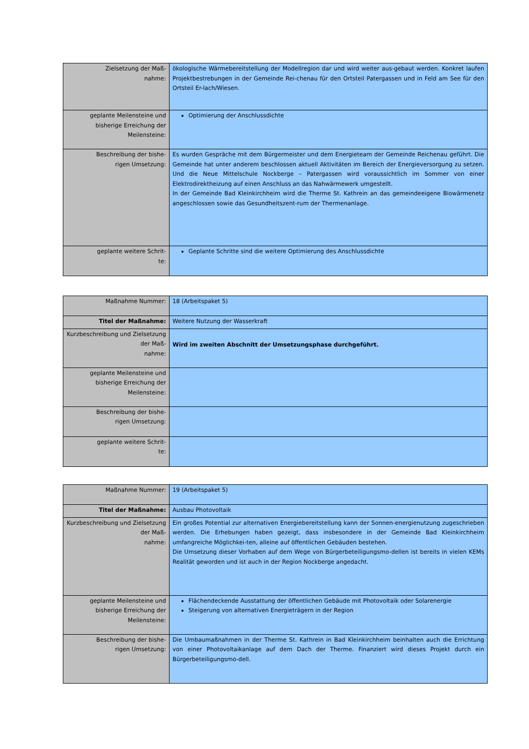| Zielsetzung der Maß- nahme: | ökologische Wärmebereitstellung der Modellregion dar und wird weiter aus-gebaut werden. Konkret laufen Projektbestrebungen in der Gemeinde Rei-chenau für den Ortsteil Patergassen und in Feld am See für den Ortsteil Er-lach/Wiesen. |
| geplante Meilensteine und bisherige Erreichung der Meilensteine: | Optimierung der Anschlussdichte |
| Beschreibung der bishe- rigen Umsetzung: | Es wurden Gespräche mit dem Bürgermeister und dem Energieteam der Gemeinde Reichenau geführt. Die Gemeinde hat unter anderem beschlossen aktuell Aktivitäten im Bereich der Energieversorgung zu setzen. Und die Neue Mittelschule Nockberge – Patergassen wird voraussichtlich im Sommer von einer Elektrodirektheizung auf einen Anschluss an das Nahwärmewerk umgestellt. In der Gemeinde Bad Kleinkirchheim wird die Therme St. Kathrein an das gemeindeeigene Biowärmenetz angeschlossen sowie das Gesundheitszent-rum der Thermenanlage. |
| geplante weitere Schrit- te: | Geplante Schritte sind die weitere Optimierung des Anschlussdichte |
| Maßnahme Nummer: | 18 (Arbeitspaket 5) |
| Titel der Maßnahme: | Weitere Nutzung der Wasserkraft |
| Kurzbeschreibung und Zielsetzung der Maß- nahme: | Wird im zweiten Abschnitt der Umsetzungsphase durchgeführt. |
| geplante Meilensteine und bisherige Erreichung der Meilensteine: | |
| Beschreibung der bishe- rigen Umsetzung: | |
| geplante weitere Schrit- te: | |
| Maßnahme Nummer: | 19 (Arbeitspaket 5) |
| Titel der Maßnahme: | Ausbau Photovoltaik |
| Kurzbeschreibung und Zielsetzung der Maß- nahme: | Ein großes Potential zur alternativen Energiebereitstellung kann der Sonnen-energienutzung zugeschrieben werden. Die Erhebungen haben gezeigt, dass insbesondere in der Gemeinde Bad Kleinkirchheim umfangreiche Möglichkei-ten, alleine auf öffentlichen Gebäuden bestehen. Die Umsetzung dieser Vorhaben auf dem Wege von Bürgerbeteiligungsmo-dellen ist bereits in vielen KEMs Realität geworden und ist auch in der Region Nockberge angedacht. |
| geplante Meilensteine und bisherige Erreichung der Meilensteine: | Flächendeckende Ausstattung der öffentlichen Gebäude mit Photovoltaik oder Solarenergie Steigerung von alternativen Energieträgern in der Region |
| Beschreibung der bishe- rigen Umsetzung: | Die Umbaumaßnahmen in der Therme St. Kathrein in Bad Kleinkirchheim beinhalten auch die Errichtung von einer Photovoltaikanlage auf dem Dach der Therme. Finanziert wird dieses Projekt durch ein Bürgerbeteiligungsmo-dell. |